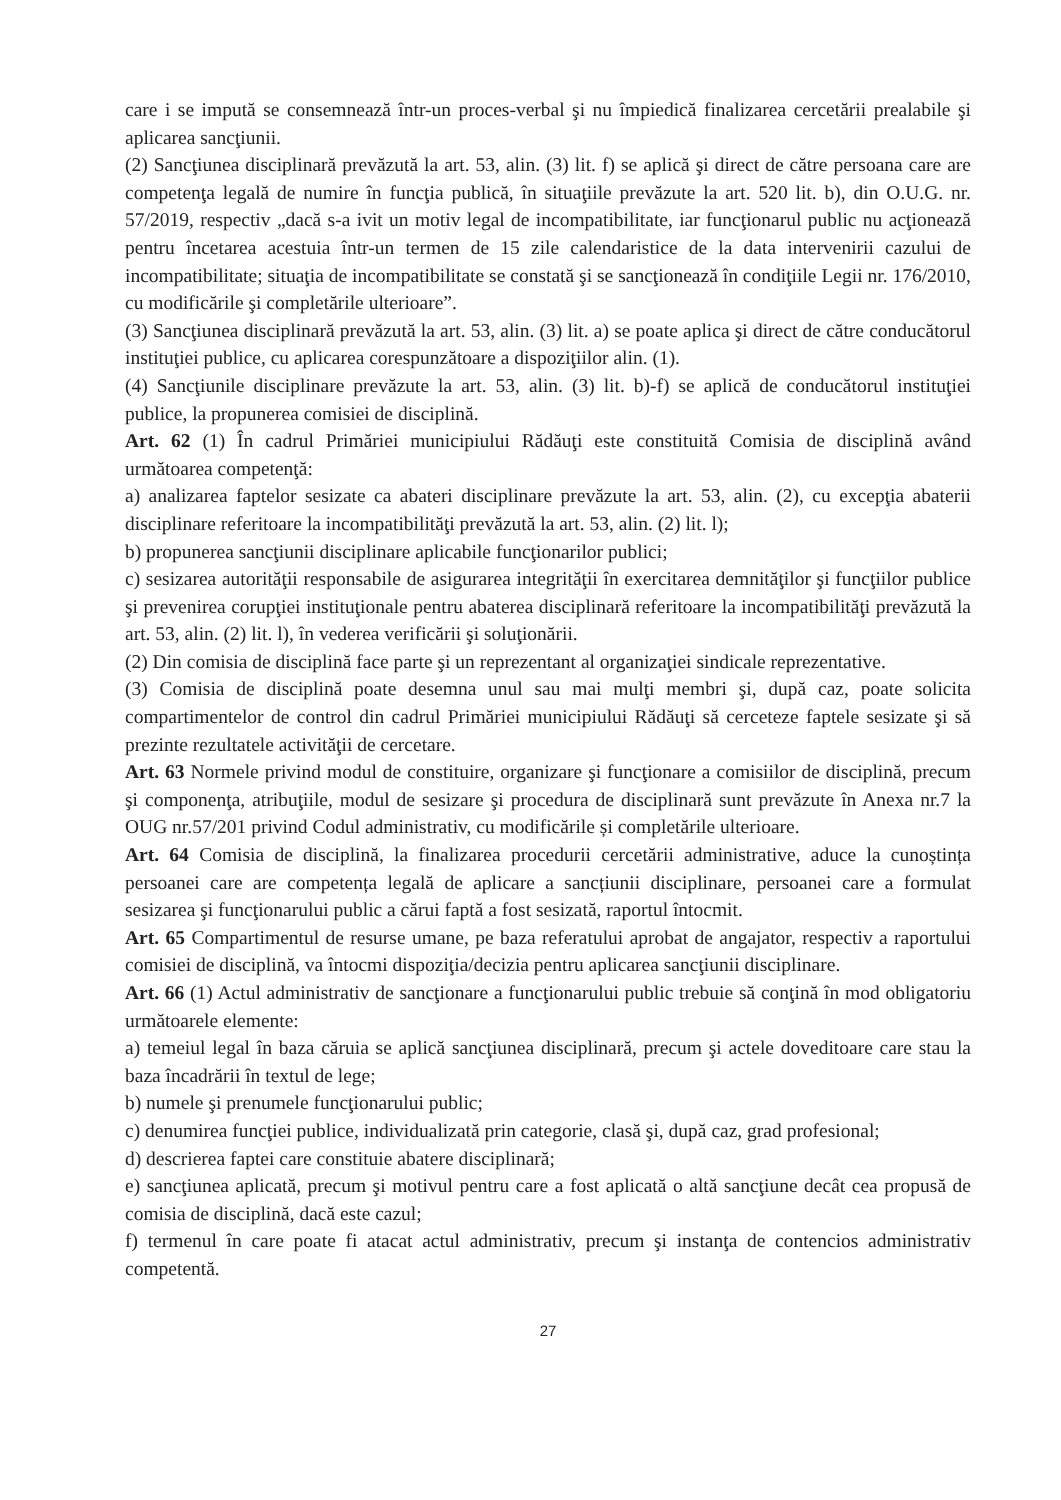care i se impută se consemnează într-un proces-verbal şi nu împiedică finalizarea cercetării prealabile şi aplicarea sancţiunii.
(2) Sancţiunea disciplinară prevăzută la art. 53, alin. (3) lit. f) se aplică şi direct de către persoana care are competenţa legală de numire în funcţia publică, în situaţiile prevăzute la art. 520 lit. b), din O.U.G. nr. 57/2019, respectiv „dacă s-a ivit un motiv legal de incompatibilitate, iar funcţionarul public nu acţionează pentru încetarea acestuia într-un termen de 15 zile calendaristice de la data intervenirii cazului de incompatibilitate; situaţia de incompatibilitate se constată şi se sancţionează în condiţiile Legii nr. 176/2010, cu modificările şi completările ulterioare”.
(3) Sancţiunea disciplinară prevăzută la art. 53, alin. (3) lit. a) se poate aplica şi direct de către conducătorul instituţiei publice, cu aplicarea corespunzătoare a dispoziţiilor alin. (1).
(4) Sancţiunile disciplinare prevăzute la art. 53, alin. (3) lit. b)-f) se aplică de conducătorul instituţiei publice, la propunerea comisiei de disciplină.
Art. 62 (1) În cadrul Primăriei municipiului Rădăuţi este constituită Comisia de disciplină având următoarea competenţă:
a) analizarea faptelor sesizate ca abateri disciplinare prevăzute la art. 53, alin. (2), cu excepţia abaterii disciplinare referitoare la incompatibilităţi prevăzută la art. 53, alin. (2) lit. l);
b) propunerea sancţiunii disciplinare aplicabile funcţionarilor publici;
c) sesizarea autorităţii responsabile de asigurarea integrităţii în exercitarea demnităţilor şi funcţiilor publice şi prevenirea corupţiei instituţionale pentru abaterea disciplinară referitoare la incompatibilităţi prevăzută la art. 53, alin. (2) lit. l), în vederea verificării şi soluţionării.
(2) Din comisia de disciplină face parte şi un reprezentant al organizaţiei sindicale reprezentative.
(3) Comisia de disciplină poate desemna unul sau mai mulţi membri şi, după caz, poate solicita compartimentelor de control din cadrul Primăriei municipiului Rădăuţi să cerceteze faptele sesizate şi să prezinte rezultatele activităţii de cercetare.
Art. 63 Normele privind modul de constituire, organizare şi funcţionare a comisiilor de disciplină, precum şi componenţa, atribuţiile, modul de sesizare şi procedura de disciplinară sunt prevăzute în Anexa nr.7 la OUG nr.57/201 privind Codul administrativ, cu modificările și completările ulterioare.
Art. 64 Comisia de disciplină, la finalizarea procedurii cercetării administrative, aduce la cunoștința persoanei care are competența legală de aplicare a sancțiunii disciplinare, persoanei care a formulat sesizarea şi funcţionarului public a cărui faptă a fost sesizată, raportul întocmit.
Art. 65 Compartimentul de resurse umane, pe baza referatului aprobat de angajator, respectiv a raportului comisiei de disciplină, va întocmi dispoziţia/decizia pentru aplicarea sancţiunii disciplinare.
Art. 66 (1) Actul administrativ de sancţionare a funcţionarului public trebuie să conţină în mod obligatoriu următoarele elemente:
a) temeiul legal în baza căruia se aplică sancţiunea disciplinară, precum şi actele doveditoare care stau la baza încadrării în textul de lege;
b) numele şi prenumele funcţionarului public;
c) denumirea funcţiei publice, individualizată prin categorie, clasă şi, după caz, grad profesional;
d) descrierea faptei care constituie abatere disciplinară;
e) sancţiunea aplicată, precum şi motivul pentru care a fost aplicată o altă sancţiune decât cea propusă de comisia de disciplină, dacă este cazul;
f) termenul în care poate fi atacat actul administrativ, precum şi instanţa de contencios administrativ competentă.
27